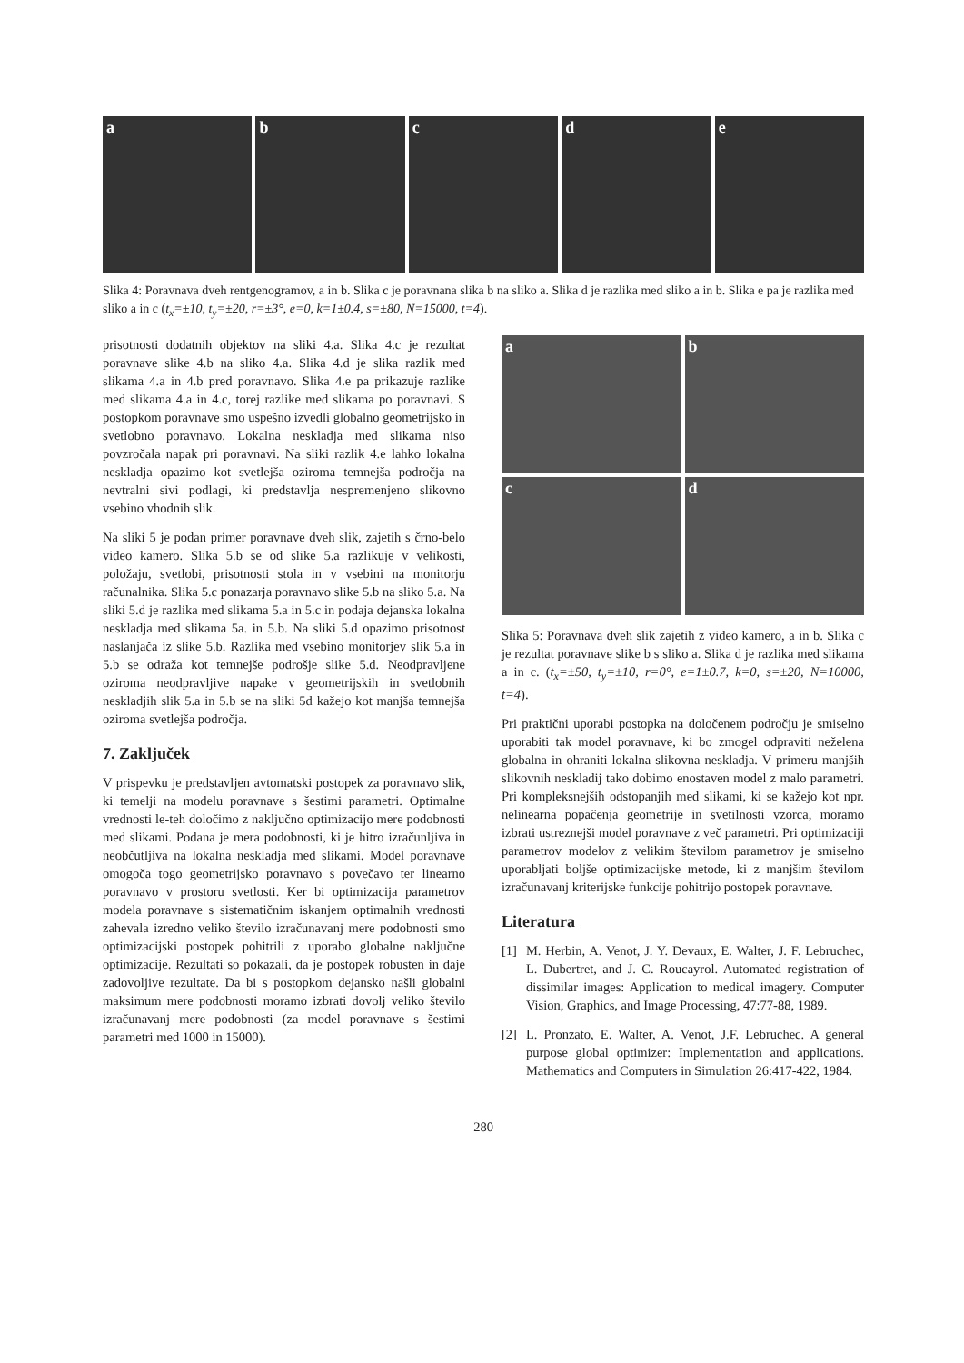a b c d e
Slika 4: Poravnava dveh rentgenogramov, a in b. Slika c je poravnana slika b na sliko a. Slika d je razlika med sliko a in b. Slika e pa je razlika med sliko a in c (t<sub>x</sub>=±10, t<sub>y</sub>=±20, r=±3°, e=0, k=1±0.4, s=±80, N=15000, t=4).
prisotnosti dodatnih objektov na sliki 4.a. Slika 4.c je rezultat poravnave slike 4.b na sliko 4.a. Slika 4.d je slika razlik med slikama 4.a in 4.b pred poravnavo. Slika 4.e pa prikazuje razlike med slikama 4.a in 4.c, torej razlike med slikama po poravnavi. S postopkom poravnave smo uspešno izvedli globalno geometrijsko in svetlobno poravnavo. Lokalna neskladja med slikama niso povzročala napak pri poravnavi. Na sliki razlik 4.e lahko lokalna neskladja opazimo kot svetlejša oziroma temnejša področja na nevtralni sivi podlagi, ki predstavlja nespremenjeno slikovno vsebino vhodnih slik.
Na sliki 5 je podan primer poravnave dveh slik, zajetih s črno-belo video kamero. Slika 5.b se od slike 5.a razlikuje v velikosti, položaju, svetlobi, prisotnosti stola in v vsebini na monitorju računalnika. Slika 5.c ponazarja poravnavo slike 5.b na sliko 5.a. Na sliki 5.d je razlika med slikama 5.a in 5.c in podaja dejanska lokalna neskladja med slikama 5a. in 5.b. Na sliki 5.d opazimo prisotnost naslanjača iz slike 5.b. Razlika med vsebino monitorjev slik 5.a in 5.b se odraža kot temnejše podrošje slike 5.d. Neodpravljene oziroma neodpravljive napake v geometrijskih in svetlobnih neskladjih slik 5.a in 5.b se na sliki 5d kažejo kot manjša temnejša oziroma svetlejša področja.
7. Zaključek
V prispevku je predstavljen avtomatski postopek za poravnavo slik, ki temelji na modelu poravnave s šestimi parametri. Optimalne vrednosti le-teh določimo z naključno optimizacijo mere podobnosti med slikami. Podana je mera podobnosti, ki je hitro izračunljiva in neobčutljiva na lokalna neskladja med slikami. Model poravnave omogoča togo geometrijsko poravnavo s povečavo ter linearno poravnavo v prostoru svetlosti. Ker bi optimizacija parametrov modela poravnave s sistematičnim iskanjem optimalnih vrednosti zahevala izredno veliko število izračunavanj mere podobnosti smo optimizacijski postopek pohitrili z uporabo globalne naključne optimizacije. Rezultati so pokazali, da je postopek robusten in daje zadovoljive rezultate. Da bi s postopkom dejansko našli globalni maksimum mere podobnosti moramo izbrati dovolj veliko število izračunavanj mere podobnosti (za model poravnave s šestimi parametri med 1000 in 15000).
a
b
c
d
Slika 5: Poravnava dveh slik zajetih z video kamero, a in b. Slika c je rezultat poravnave slike b s sliko a. Slika d je razlika med slikama a in c. (t<sub>x</sub>=±50, t<sub>y</sub>=±10, r=0°, e=1±0.7, k=0, s=±20, N=10000, t=4).
Pri praktični uporabi postopka na določenem področju je smiselno uporabiti tak model poravnave, ki bo zmogel odpraviti neželena globalna in ohraniti lokalna slikovna neskladja. V primeru manjših slikovnih neskladij tako dobimo enostaven model z malo parametri. Pri kompleksnejših odstopanjih med slikami, ki se kažejo kot npr. nelinearna popačenja geometrije in svetilnosti vzorca, moramo izbrati ustreznejši model poravnave z več parametri. Pri optimizaciji parametrov modelov z velikim številom parametrov je smiselno uporabljati boljše optimizacijske metode, ki z manjšim številom izračunavanj kriterijske funkcije pohitrijo postopek poravnave.
Literatura
[1] M. Herbin, A. Venot, J. Y. Devaux, E. Walter, J. F. Lebruchec, L. Dubertret, and J. C. Roucayrol. Automated registration of dissimilar images: Application to medical imagery. Computer Vision, Graphics, and Image Processing, 47:77-88, 1989.
[2] L. Pronzato, E. Walter, A. Venot, J.F. Lebruchec. A general purpose global optimizer: Implementation and applications. Mathematics and Computers in Simulation 26:417-422, 1984.
280